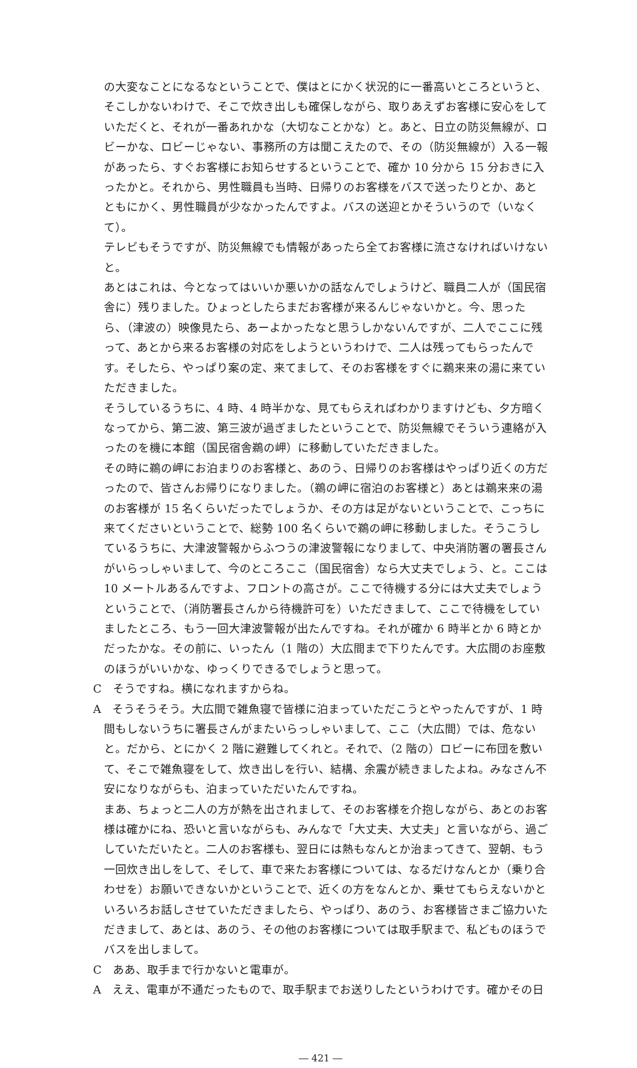の大変なことになるなということで、僕はとにかく状況的に一番高いところというと、そこしかないわけで、そこで炊き出しも確保しながら、取りあえずお客様に安心をしていただくと、それが一番あれかな（大切なことかな）と。あと、日立の防災無線が、ロビーかな、ロビーじゃない、事務所の方は聞こえたので、その（防災無線が）入る一報があったら、すぐお客様にお知らせするということで、確か 10 分から 15 分おきに入ったかと。それから、男性職員も当時、日帰りのお客様をバスで送ったりとか、あとともにかく、男性職員が少なかったんですよ。バスの送迎とかそういうので（いなくて）。
テレビもそうですが、防災無線でも情報があったら全てお客様に流さなければいけないと。
あとはこれは、今となってはいいか悪いかの話なんでしょうけど、職員二人が（国民宿舎に）残りました。ひょっとしたらまだお客様が来るんじゃないかと。今、思ったら、（津波の）映像見たら、あーよかったなと思うしかないんですが、二人でここに残って、あとから来るお客様の対応をしようというわけで、二人は残ってもらったんです。そしたら、やっぱり案の定、来てまして、そのお客様をすぐに鵜来来の湯に来ていただきました。
そうしているうちに、4 時、4 時半かな、見てもらえればわかりますけども、夕方暗くなってから、第二波、第三波が過ぎましたということで、防災無線でそういう連絡が入ったのを機に本館（国民宿舎鵜の岬）に移動していただきました。
その時に鵜の岬にお泊まりのお客様と、あのう、日帰りのお客様はやっぱり近くの方だったので、皆さんお帰りになりました。（鵜の岬に宿泊のお客様と）あとは鵜来来の湯のお客様が 15 名くらいだったでしょうか、その方は足がないということで、こっちに来てくださいということで、総勢 100 名くらいで鵜の岬に移動しました。そうこうしているうちに、大津波警報からふつうの津波警報になりまして、中央消防署の署長さんがいらっしゃいまして、今のところここ（国民宿舎）なら大丈夫でしょう、と。ここは 10 メートルあるんですよ、フロントの高さが。ここで待機する分には大丈夫でしょうということで、（消防署長さんから待機許可を）いただきまして、ここで待機をしていましたところ、もう一回大津波警報が出たんですね。それが確か 6 時半とか 6 時とかだったかな。その前に、いったん（1 階の）大広間まで下りたんです。大広間のお座敷のほうがいいかな、ゆっくりできるでしょうと思って。
C　そうですね。横になれますからね。
A　そうそうそう。大広間で雑魚寝で皆様に泊まっていただこうとやったんですが、1 時間もしないうちに署長さんがまたいらっしゃいまして、ここ（大広間）では、危ないと。だから、とにかく 2 階に避難してくれと。それで、（2 階の）ロビーに布団を敷いて、そこで雑魚寝をして、炊き出しを行い、結構、余震が続きましたよね。みなさん不安になりながらも、泊まっていただいたんですね。
まあ、ちょっと二人の方が熱を出されまして、そのお客様を介抱しながら、あとのお客様は確かにね、恐いと言いながらも、みんなで「大丈夫、大丈夫」と言いながら、過ごしていただいたと。二人のお客様も、翌日には熱もなんとか治まってきて、翌朝、もう一回炊き出しをして、そして、車で来たお客様については、なるだけなんとか（乗り合わせを）お願いできないかということで、近くの方をなんとか、乗せてもらえないかといろいろお話しさせていただきましたら、やっぱり、あのう、お客様皆さまご協力いただきまして、あとは、あのう、その他のお客様については取手駅まで、私どものほうでバスを出しまして。
C　ああ、取手まで行かないと電車が。
A　ええ、電車が不通だったもので、取手駅までお送りしたというわけです。確かその日
― 421 ―